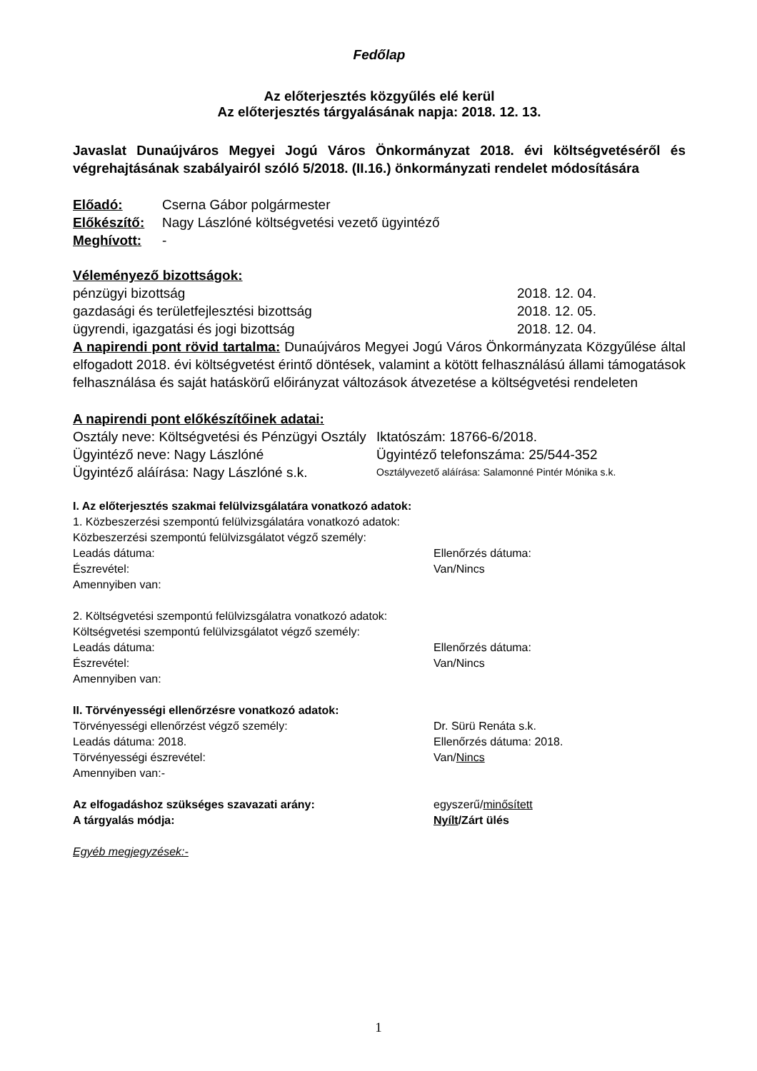Fedőlap
Az előterjesztés közgyűlés elé kerül
Az előterjesztés tárgyalásának napja: 2018. 12. 13.
Javaslat Dunaújváros Megyei Jogú Város Önkormányzat 2018. évi költségvetéséről és végrehajtásának szabályairól szóló 5/2018. (II.16.) önkormányzati rendelet módosítására
Előadó: Cserna Gábor polgármester
Előkészítő: Nagy Lászlóné költségvetési vezető ügyintéző
Meghívott: -
Véleményező bizottságok:
pénzügyi bizottság 2018. 12. 04.
gazdasági és területfejlesztési bizottság 2018. 12. 05.
ügyrendi, igazgatási és jogi bizottság 2018. 12. 04.
A napirendi pont rövid tartalma: Dunaújváros Megyei Jogú Város Önkormányzata Közgyűlése által elfogadott 2018. évi költségvetést érintő döntések, valamint a kötött felhasználású állami támogatások felhasználása és saját hatáskörű előirányzat változások átvezetése a költségvetési rendeleten
A napirendi pont előkészítőinek adatai:
Osztály neve: Költségvetési és Pénzügyi Osztály Iktatószám: 18766-6/2018.
Ügyintéző neve: Nagy Lászlóné Ügyintéző telefonszáma: 25/544-352
Ügyintéző aláírása: Nagy Lászlóné s.k. Osztályvezető aláírása: Salamonné Pintér Mónika s.k.
I. Az előterjesztés szakmai felülvizsgálatára vonatkozó adatok:
1. Közbeszerzési szempontú felülvizsgálatára vonatkozó adatok:
Közbeszerzési szempontú felülvizsgálatot végző személy:
Leadás dátuma: Ellenőrzés dátuma:
Észrevétel: Van/Nincs
Amennyiben van:
2. Költségvetési szempontú felülvizsgálatra vonatkozó adatok:
Költségvetési szempontú felülvizsgálatot végző személy:
Leadás dátuma: Ellenőrzés dátuma:
Észrevétel: Van/Nincs
Amennyiben van:
II. Törvényességi ellenőrzésre vonatkozó adatok:
Törvényességi ellenőrzést végző személy: Dr. Sürü Renáta s.k.
Leadás dátuma: 2018. Ellenőrzés dátuma: 2018.
Törvényességi észrevétel: Van/Nincs
Amennyiben van:-
Az elfogadáshoz szükséges szavazati arány: egyszerű/minősített
A tárgyalás módja: Nyílt/Zárt ülés
Egyéb megjegyzések:-
1